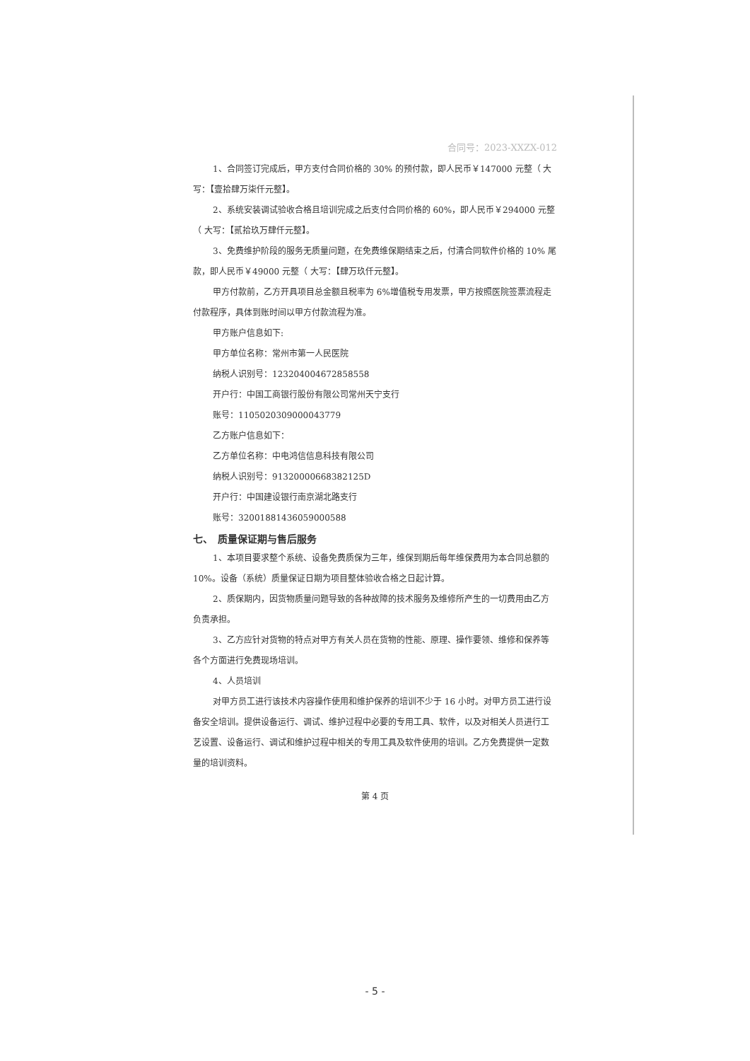合同号：2023-XXZX-012
1、合同签订完成后，甲方支付合同价格的 30% 的预付款，即人民币￥147000 元整（ 大写：【壹拾肆万柒仟元整】。
2、系统安装调试验收合格且培训完成之后支付合同价格的 60%，即人民币￥294000 元整（ 大写：【贰拾玖万肆仟元整】。
3、免费维护阶段的服务无质量问题，在免费维保期结束之后，付清合同软件价格的 10% 尾款，即人民币￥49000 元整（ 大写：【肆万玖仟元整】。
甲方付款前，乙方开具项目总金额且税率为 6%增值税专用发票，甲方按照医院签票流程走付款程序，具体到账时间以甲方付款流程为准。
甲方账户信息如下:
甲方单位名称：常州市第一人民医院
纳税人识别号：12320400467285855​8
开户行：中国工商银行股份有限公司常州天宁支行
账号：1105020309000043779
乙方账户信息如下：
乙方单位名称：中电鸿信信息科技有限公司
纳税人识别号：913200006683821​25D
开户行：中国建设银行南京湖北路支行
账号：32001881436059000588
七、　质量保证期与售后服务
1、本项目要求整个系统、设备免费质保为三年，维保到期后每年维保费用为本合同总额的 10%。设备（系统）质量保证日期为项目整体验收合格之日起计算。
2、质保期内，因货物质量问题导致的各种故障的技术服务及维修所产生的一切费用由乙方负责承担。
3、乙方应针对货物的特点对甲方有关人员在货物的性能、原理、操作要领、维修和保养等各个方面进行免费现场培训。
4、人员培训
对甲方员工进行该技术内容操作使用和维护保养的培训不少于 16 小时。对甲方员工进行设备安全培训。提供设备运行、调试、维护过程中必要的专用工具、软件，以及对相关人员进行工艺设置、设备运行、调试和维护过程中相关的专用工具及软件使用的培训。乙方免费提供一定数量的培训资料。
第 4 页
- 5 -